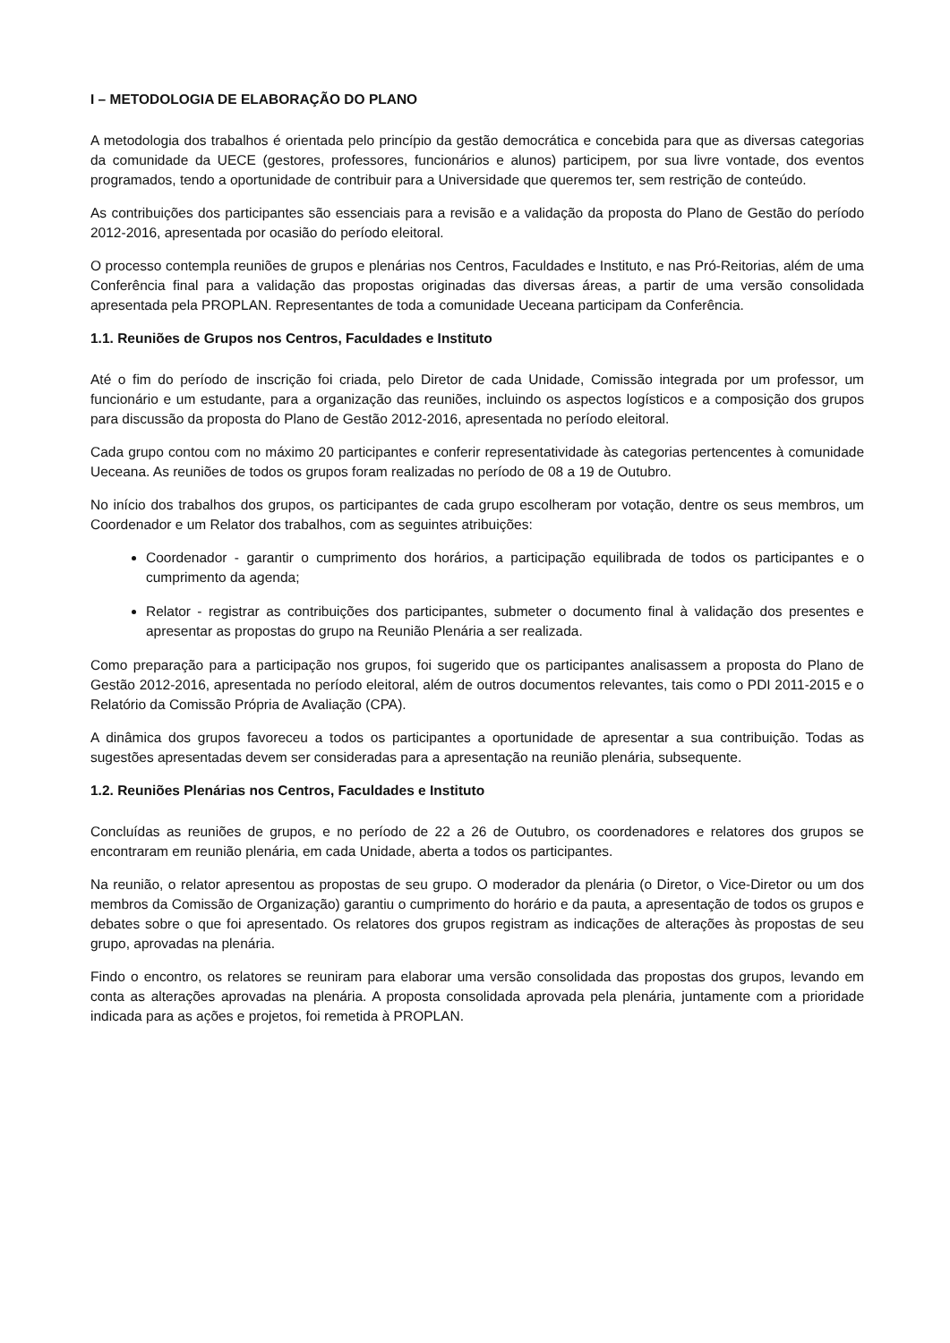I – METODOLOGIA DE ELABORAÇÃO DO PLANO
A metodologia dos trabalhos é orientada pelo princípio da gestão democrática e concebida para que as diversas categorias da comunidade da UECE (gestores, professores, funcionários e alunos) participem, por sua livre vontade, dos eventos programados, tendo a oportunidade de contribuir para a Universidade que queremos ter, sem restrição de conteúdo.
As contribuições dos participantes são essenciais para a revisão e a validação da proposta do Plano de Gestão do período 2012-2016, apresentada por ocasião do período eleitoral.
O processo contempla reuniões de grupos e plenárias nos Centros, Faculdades e Instituto, e nas Pró-Reitorias, além de uma Conferência final para a validação das propostas originadas das diversas áreas, a partir de uma versão consolidada apresentada pela PROPLAN. Representantes de toda a comunidade Ueceana participam da Conferência.
1.1. Reuniões de Grupos nos Centros, Faculdades e Instituto
Até o fim do período de inscrição foi criada, pelo Diretor de cada Unidade, Comissão integrada por um professor, um funcionário e um estudante, para a organização das reuniões, incluindo os aspectos logísticos e a composição dos grupos para discussão da proposta do Plano de Gestão 2012-2016, apresentada no período eleitoral.
Cada grupo contou com no máximo 20 participantes e conferir representatividade às categorias pertencentes à comunidade Ueceana. As reuniões de todos os grupos foram realizadas no período de 08 a 19 de Outubro.
No início dos trabalhos dos grupos, os participantes de cada grupo escolheram por votação, dentre os seus membros, um Coordenador e um Relator dos trabalhos, com as seguintes atribuições:
Coordenador - garantir o cumprimento dos horários, a participação equilibrada de todos os participantes e o cumprimento da agenda;
Relator - registrar as contribuições dos participantes, submeter o documento final à validação dos presentes e apresentar as propostas do grupo na Reunião Plenária a ser realizada.
Como preparação para a participação nos grupos, foi sugerido que os participantes analisassem a proposta do Plano de Gestão 2012-2016, apresentada no período eleitoral, além de outros documentos relevantes, tais como o PDI 2011-2015 e o Relatório da Comissão Própria de Avaliação (CPA).
A dinâmica dos grupos favoreceu a todos os participantes a oportunidade de apresentar a sua contribuição. Todas as sugestões apresentadas devem ser consideradas para a apresentação na reunião plenária, subsequente.
1.2. Reuniões Plenárias nos Centros, Faculdades e Instituto
Concluídas as reuniões de grupos, e no período de 22 a 26 de Outubro, os coordenadores e relatores dos grupos se encontraram em reunião plenária, em cada Unidade, aberta a todos os participantes.
Na reunião, o relator apresentou as propostas de seu grupo. O moderador da plenária (o Diretor, o Vice-Diretor ou um dos membros da Comissão de Organização) garantiu o cumprimento do horário e da pauta, a apresentação de todos os grupos e debates sobre o que foi apresentado. Os relatores dos grupos registram as indicações de alterações às propostas de seu grupo, aprovadas na plenária.
Findo o encontro, os relatores se reuniram para elaborar uma versão consolidada das propostas dos grupos, levando em conta as alterações aprovadas na plenária. A proposta consolidada aprovada pela plenária, juntamente com a prioridade indicada para as ações e projetos, foi remetida à PROPLAN.